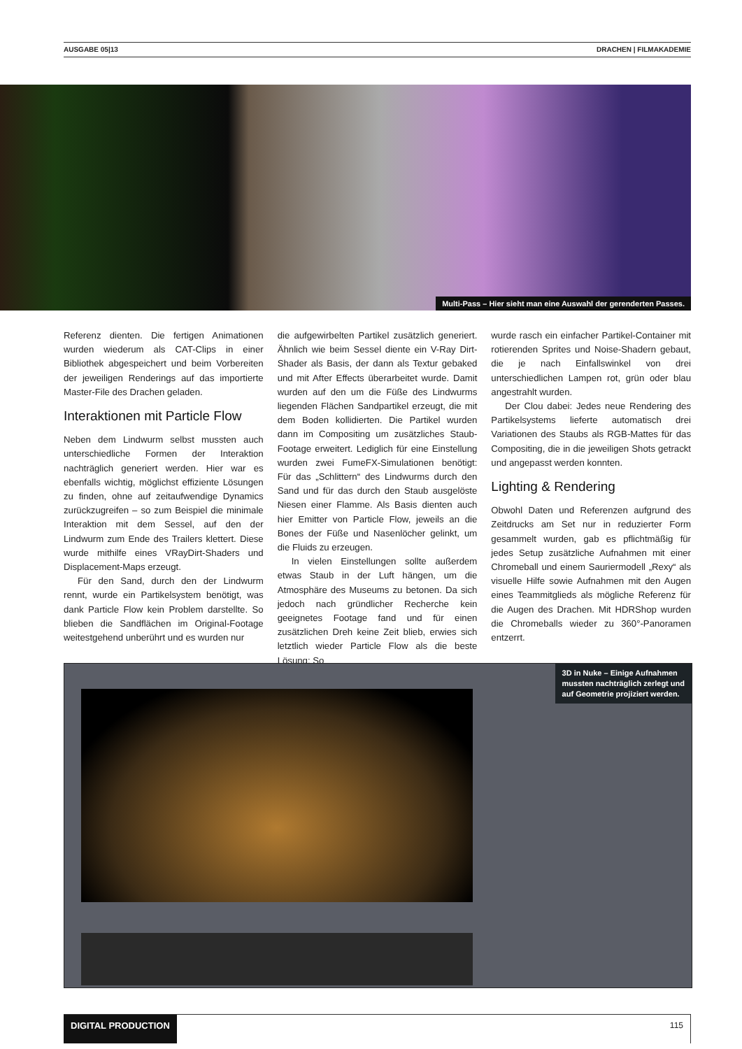AUSGABE 05|13 DRACHEN | FILMAKADEMIE
Multi-Pass – Hier sieht man eine Auswahl der gerenderten Passes.
Referenz dienten. Die fertigen Animationen wurden wiederum als CAT-Clips in einer Bibliothek abgespeichert und beim Vorbereiten der jeweiligen Renderings auf das importierte Master-File des Drachen geladen.
Interaktionen mit Particle Flow
Neben dem Lindwurm selbst mussten auch unterschiedliche Formen der Interaktion nachträglich generiert werden. Hier war es ebenfalls wichtig, möglichst effiziente Lösungen zu finden, ohne auf zeitaufwendige Dynamics zurückzugreifen – so zum Beispiel die minimale Interaktion mit dem Sessel, auf den der Lindwurm zum Ende des Trailers klettert. Diese wurde mithilfe eines VRayDirt-Shaders und Displacement-Maps erzeugt.
Für den Sand, durch den der Lindwurm rennt, wurde ein Partikelsystem benötigt, was dank Particle Flow kein Problem darstellte. So blieben die Sandflächen im Original-Footage weitestgehend unberührt und es wurden nur
die aufgewirbelten Partikel zusätzlich generiert. Ähnlich wie beim Sessel diente ein V-Ray Dirt-Shader als Basis, der dann als Textur gebaked und mit After Effects überarbeitet wurde. Damit wurden auf den um die Füße des Lindwurms liegenden Flächen Sandpartikel erzeugt, die mit dem Boden kollidierten. Die Partikel wurden dann im Compositing um zusätzliches Staub-Footage erweitert. Lediglich für eine Einstellung wurden zwei FumeFX-Simulationen benötigt: Für das „Schlittern“ des Lindwurms durch den Sand und für das durch den Staub ausgelöste Niesen einer Flamme. Als Basis dienten auch hier Emitter von Particle Flow, jeweils an die Bones der Füße und Nasenlöcher gelinkt, um die Fluids zu erzeugen.
In vielen Einstellungen sollte außerdem etwas Staub in der Luft hängen, um die Atmosphäre des Museums zu betonen. Da sich jedoch nach gründlicher Recherche kein geeignetes Footage fand und für einen zusätzlichen Dreh keine Zeit blieb, erwies sich letztlich wieder Particle Flow als die beste Lösung: So
wurde rasch ein einfacher Partikel-Container mit rotierenden Sprites und Noise-Shadern gebaut, die je nach Einfallswinkel von drei unterschiedlichen Lampen rot, grün oder blau angestrahlt wurden.
Der Clou dabei: Jedes neue Rendering des Partikelsystems lieferte automatisch drei Variationen des Staubs als RGB-Mattes für das Compositing, die in die jeweiligen Shots getrackt und angepasst werden konnten.
Lighting & Rendering
Obwohl Daten und Referenzen aufgrund des Zeitdrucks am Set nur in reduzierter Form gesammelt wurden, gab es pflichtmäßig für jedes Setup zusätzliche Aufnahmen mit einer Chromeball und einem Sauriermodell „Rexy“ als visuelle Hilfe sowie Aufnahmen mit den Augen eines Teammitglieds als mögliche Referenz für die Augen des Drachen. Mit HDRShop wurden die Chromeballs wieder zu 360°-Panoramen entzerrt.
3D in Nuke – Einige Aufnahmen
mussten nachträglich zerlegt und
auf Geometrie projiziert werden.
DIGITAL PRODUCTION 115